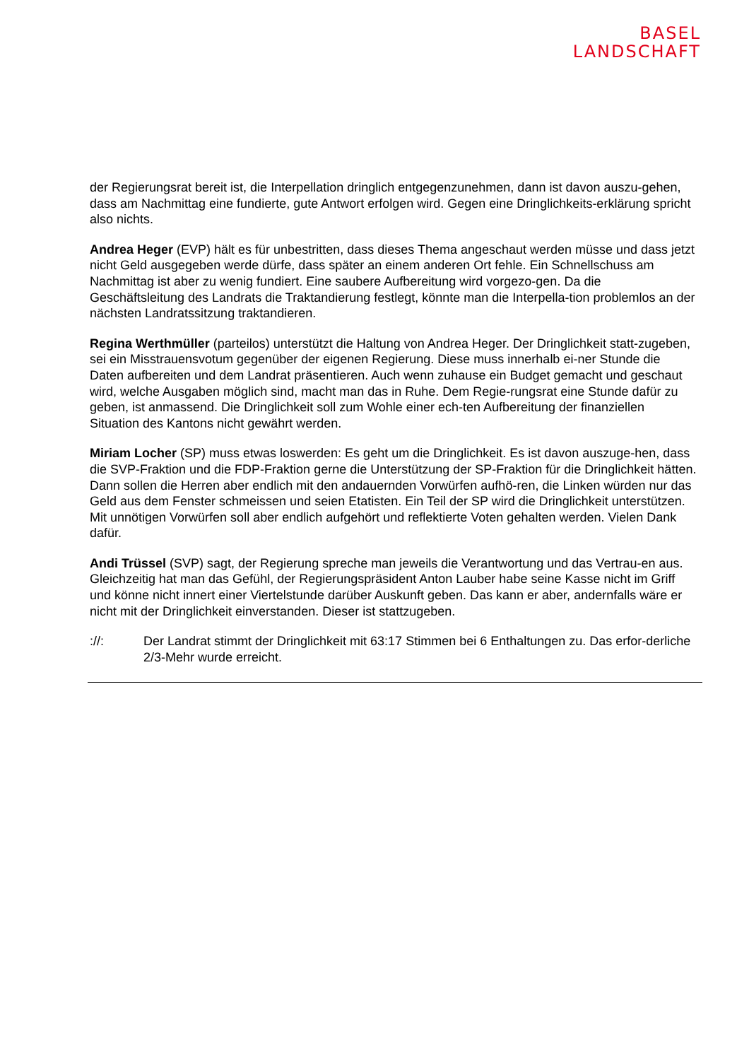BASEL
LANDSCHAFT
der Regierungsrat bereit ist, die Interpellation dringlich entgegenzunehmen, dann ist davon auszu-gehen, dass am Nachmittag eine fundierte, gute Antwort erfolgen wird. Gegen eine Dringlichkeits-erklärung spricht also nichts.
Andrea Heger (EVP) hält es für unbestritten, dass dieses Thema angeschaut werden müsse und dass jetzt nicht Geld ausgegeben werde dürfe, dass später an einem anderen Ort fehle. Ein Schnellschuss am Nachmittag ist aber zu wenig fundiert. Eine saubere Aufbereitung wird vorgezo-gen. Da die Geschäftsleitung des Landrats die Traktandierung festlegt, könnte man die Interpella-tion problemlos an der nächsten Landratssitzung traktandieren.
Regina Werthmüller (parteilos) unterstützt die Haltung von Andrea Heger. Der Dringlichkeit statt-zugeben, sei ein Misstrauensvotum gegenüber der eigenen Regierung. Diese muss innerhalb ei-ner Stunde die Daten aufbereiten und dem Landrat präsentieren. Auch wenn zuhause ein Budget gemacht und geschaut wird, welche Ausgaben möglich sind, macht man das in Ruhe. Dem Regie-rungsrat eine Stunde dafür zu geben, ist anmassend. Die Dringlichkeit soll zum Wohle einer ech-ten Aufbereitung der finanziellen Situation des Kantons nicht gewährt werden.
Miriam Locher (SP) muss etwas loswerden: Es geht um die Dringlichkeit. Es ist davon auszuge-hen, dass die SVP-Fraktion und die FDP-Fraktion gerne die Unterstützung der SP-Fraktion für die Dringlichkeit hätten. Dann sollen die Herren aber endlich mit den andauernden Vorwürfen aufhö-ren, die Linken würden nur das Geld aus dem Fenster schmeissen und seien Etatisten. Ein Teil der SP wird die Dringlichkeit unterstützen. Mit unnötigen Vorwürfen soll aber endlich aufgehört und reflektierte Voten gehalten werden. Vielen Dank dafür.
Andi Trüssel (SVP) sagt, der Regierung spreche man jeweils die Verantwortung und das Vertrau-en aus. Gleichzeitig hat man das Gefühl, der Regierungspräsident Anton Lauber habe seine Kasse nicht im Griff und könne nicht innert einer Viertelstunde darüber Auskunft geben. Das kann er aber, andernfalls wäre er nicht mit der Dringlichkeit einverstanden. Dieser ist stattzugeben.
://: Der Landrat stimmt der Dringlichkeit mit 63:17 Stimmen bei 6 Enthaltungen zu. Das erfor-derliche 2/3-Mehr wurde erreicht.